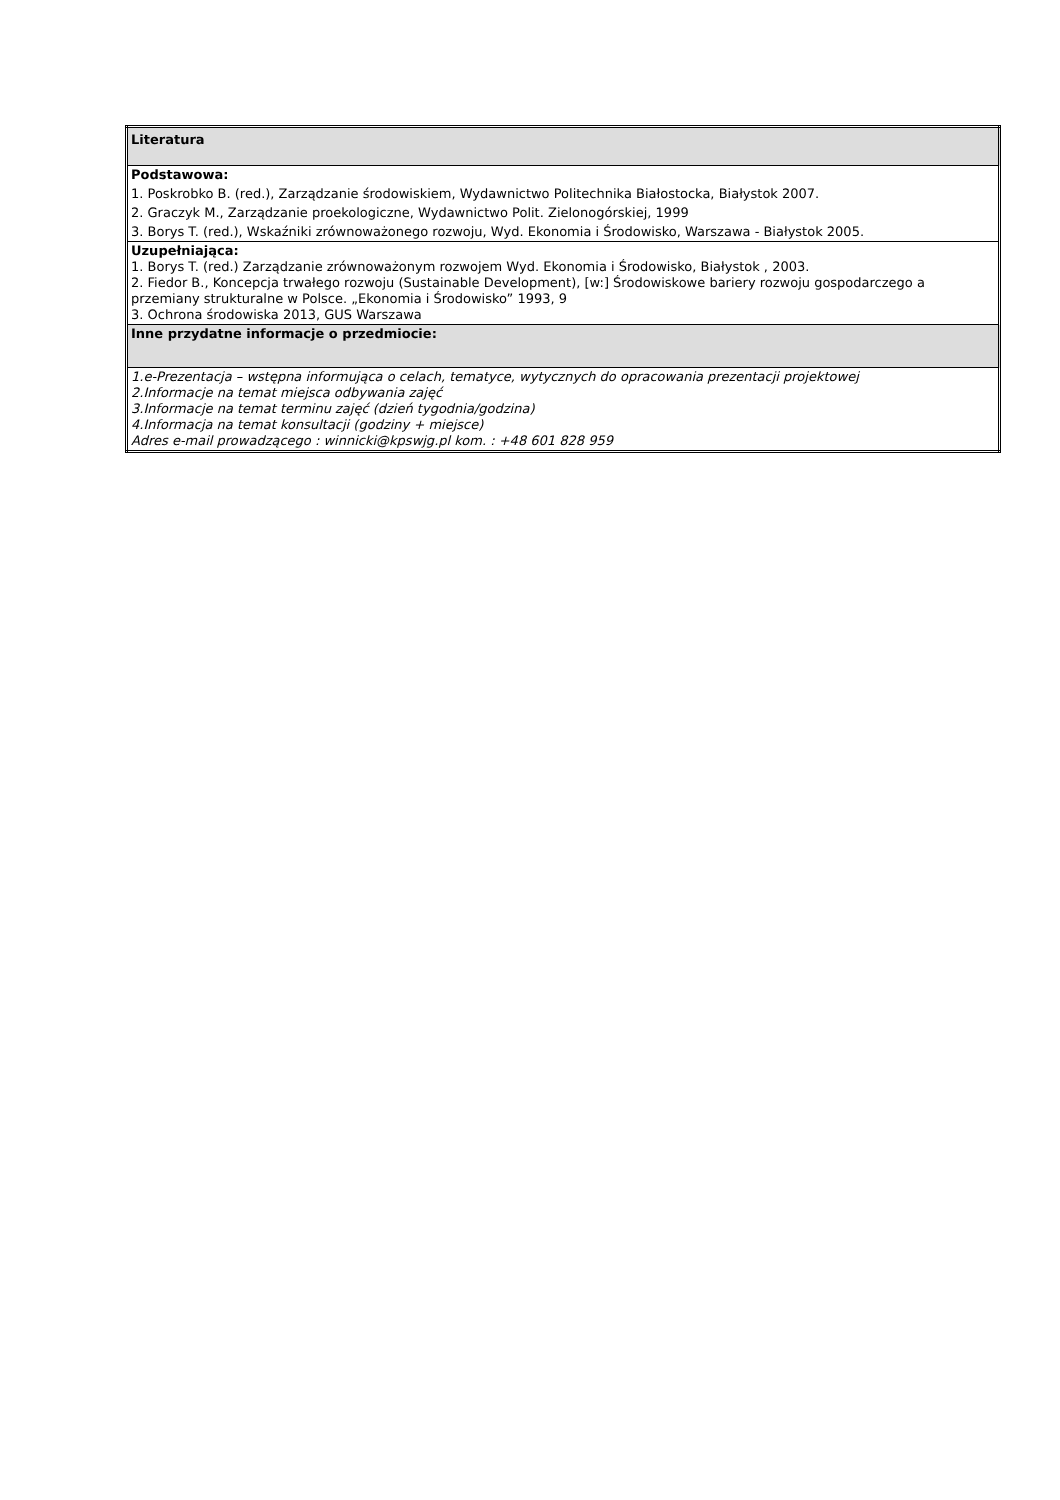| Literatura |
| Podstawowa: 1. Poskrobko B. (red.), Zarządzanie środowiskiem, Wydawnictwo Politechnika Białostocka, Białystok 2007. 2. Graczyk M., Zarządzanie proekologiczne, Wydawnictwo Polit. Zielonogórskiej, 1999 3. Borys T. (red.), Wskaźniki zrównoważonego rozwoju, Wyd. Ekonomia i Środowisko, Warszawa - Białystok 2005. |
| Uzupełniająca: 1. Borys T. (red.) Zarządzanie zrównoważonym rozwojem Wyd. Ekonomia i Środowisko, Białystok , 2003. 2. Fiedor B., Koncepcja trwałego rozwoju (Sustainable Development), [w:] Środowiskowe bariery rozwoju gospodarczego a przemiany strukturalne w Polsce. „Ekonomia i Środowisko” 1993, 9 3. Ochrona środowiska 2013, GUS Warszawa |
| Inne przydatne informacje o przedmiocie: |
| 1.e-Prezentacja – wstępna informująca o celach, tematyce, wytycznych do opracowania prezentacji projektowej 2.Informacje na temat miejsca odbywania zajęć 3.Informacje na temat terminu zajęć (dzień tygodnia/godzina) 4.Informacja na temat konsultacji (godziny + miejsce) Adres e-mail prowadzącego : winnicki@kpswjg.pl kom. : +48 601 828 959 |